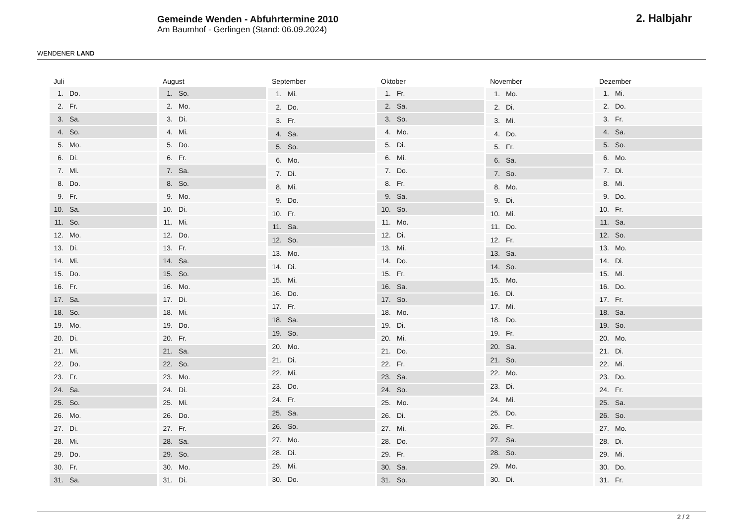WENDENER LAND
Gemeinde Wenden - Abfuhrtermine 2010
Am Baumhof - Gerlingen (Stand: 06.09.2024)
2. Halbjahr
| Juli | |
| --- | --- |
| 1. | Do. |
| 2. | Fr. |
| 3. | Sa. |
| 4. | So. |
| 5. | Mo. |
| 6. | Di. |
| 7. | Mi. |
| 8. | Do. |
| 9. | Fr. |
| 10. | Sa. |
| 11. | So. |
| 12. | Mo. |
| 13. | Di. |
| 14. | Mi. |
| 15. | Do. |
| 16. | Fr. |
| 17. | Sa. |
| 18. | So. |
| 19. | Mo. |
| 20. | Di. |
| 21. | Mi. |
| 22. | Do. |
| 23. | Fr. |
| 24. | Sa. |
| 25. | So. |
| 26. | Mo. |
| 27. | Di. |
| 28. | Mi. |
| 29. | Do. |
| 30. | Fr. |
| 31. | Sa. |
| August | |
| --- | --- |
| 1. | So. |
| 2. | Mo. |
| 3. | Di. |
| 4. | Mi. |
| 5. | Do. |
| 6. | Fr. |
| 7. | Sa. |
| 8. | So. |
| 9. | Mo. |
| 10. | Di. |
| 11. | Mi. |
| 12. | Do. |
| 13. | Fr. |
| 14. | Sa. |
| 15. | So. |
| 16. | Mo. |
| 17. | Di. |
| 18. | Mi. |
| 19. | Do. |
| 20. | Fr. |
| 21. | Sa. |
| 22. | So. |
| 23. | Mo. |
| 24. | Di. |
| 25. | Mi. |
| 26. | Do. |
| 27. | Fr. |
| 28. | Sa. |
| 29. | So. |
| 30. | Mo. |
| 31. | Di. |
| September | |
| --- | --- |
| 1. | Mi. |
| 2. | Do. |
| 3. | Fr. |
| 4. | Sa. |
| 5. | So. |
| 6. | Mo. |
| 7. | Di. |
| 8. | Mi. |
| 9. | Do. |
| 10. | Fr. |
| 11. | Sa. |
| 12. | So. |
| 13. | Mo. |
| 14. | Di. |
| 15. | Mi. |
| 16. | Do. |
| 17. | Fr. |
| 18. | Sa. |
| 19. | So. |
| 20. | Mo. |
| 21. | Di. |
| 22. | Mi. |
| 23. | Do. |
| 24. | Fr. |
| 25. | Sa. |
| 26. | So. |
| 27. | Mo. |
| 28. | Di. |
| 29. | Mi. |
| 30. | Do. |
| Oktober | |
| --- | --- |
| 1. | Fr. |
| 2. | Sa. |
| 3. | So. |
| 4. | Mo. |
| 5. | Di. |
| 6. | Mi. |
| 7. | Do. |
| 8. | Fr. |
| 9. | Sa. |
| 10. | So. |
| 11. | Mo. |
| 12. | Di. |
| 13. | Mi. |
| 14. | Do. |
| 15. | Fr. |
| 16. | Sa. |
| 17. | So. |
| 18. | Mo. |
| 19. | Di. |
| 20. | Mi. |
| 21. | Do. |
| 22. | Fr. |
| 23. | Sa. |
| 24. | So. |
| 25. | Mo. |
| 26. | Di. |
| 27. | Mi. |
| 28. | Do. |
| 29. | Fr. |
| 30. | Sa. |
| 31. | So. |
| November | |
| --- | --- |
| 1. | Mo. |
| 2. | Di. |
| 3. | Mi. |
| 4. | Do. |
| 5. | Fr. |
| 6. | Sa. |
| 7. | So. |
| 8. | Mo. |
| 9. | Di. |
| 10. | Mi. |
| 11. | Do. |
| 12. | Fr. |
| 13. | Sa. |
| 14. | So. |
| 15. | Mo. |
| 16. | Di. |
| 17. | Mi. |
| 18. | Do. |
| 19. | Fr. |
| 20. | Sa. |
| 21. | So. |
| 22. | Mo. |
| 23. | Di. |
| 24. | Mi. |
| 25. | Do. |
| 26. | Fr. |
| 27. | Sa. |
| 28. | So. |
| 29. | Mo. |
| 30. | Di. |
| Dezember | |
| --- | --- |
| 1. | Mi. |
| 2. | Do. |
| 3. | Fr. |
| 4. | Sa. |
| 5. | So. |
| 6. | Mo. |
| 7. | Di. |
| 8. | Mi. |
| 9. | Do. |
| 10. | Fr. |
| 11. | Sa. |
| 12. | So. |
| 13. | Mo. |
| 14. | Di. |
| 15. | Mi. |
| 16. | Do. |
| 17. | Fr. |
| 18. | Sa. |
| 19. | So. |
| 20. | Mo. |
| 21. | Di. |
| 22. | Mi. |
| 23. | Do. |
| 24. | Fr. |
| 25. | Sa. |
| 26. | So. |
| 27. | Mo. |
| 28. | Di. |
| 29. | Mi. |
| 30. | Do. |
| 31. | Fr. |
2 / 2